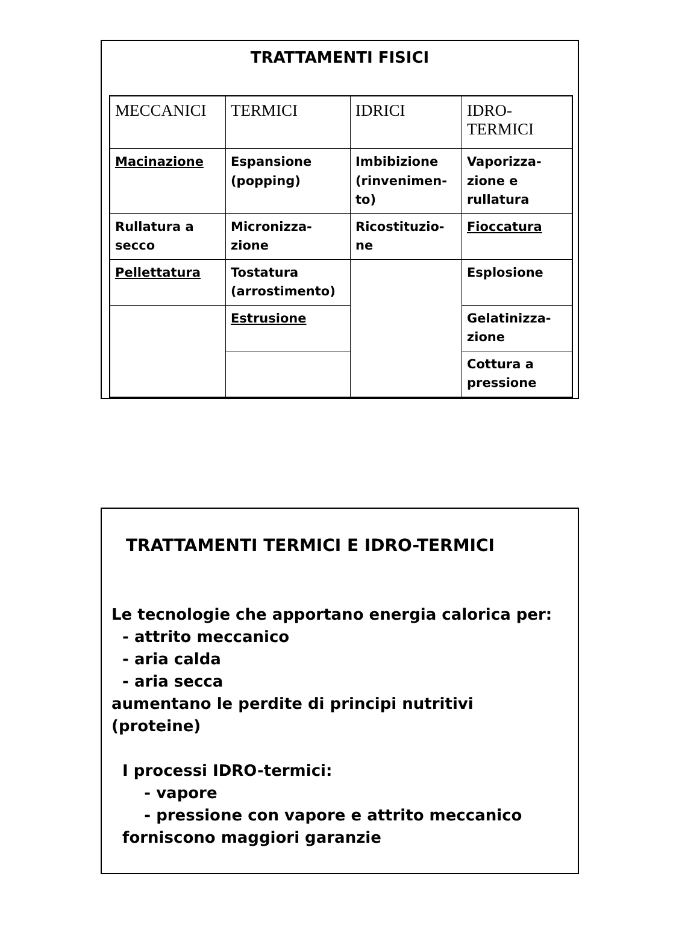TRATTAMENTI FISICI
| MECCANICI | TERMICI | IDRICI | IDRO- TERMICI |
| --- | --- | --- | --- |
| Macinazione | Espansione (popping) | Imbibizione (rinvenimen-to) | Vaporizza-zione e rullatura |
| Rullatura a secco | Micronizza-zione | Ricostituzio-ne | Fioccatura |
| Pellettatura | Tostatura (arrostimento) | | Esplosione |
| | Estrusione | | Gelatinizza-zione |
| | | | Cottura a pressione |
TRATTAMENTI TERMICI E IDRO-TERMICI
Le tecnologie che apportano energia calorica per:
- attrito meccanico
- aria calda
- aria secca
aumentano le perdite di principi nutritivi
(proteine)
I processi IDRO-termici:
- vapore
- pressione con vapore e attrito meccanico
forniscono maggiori garanzie